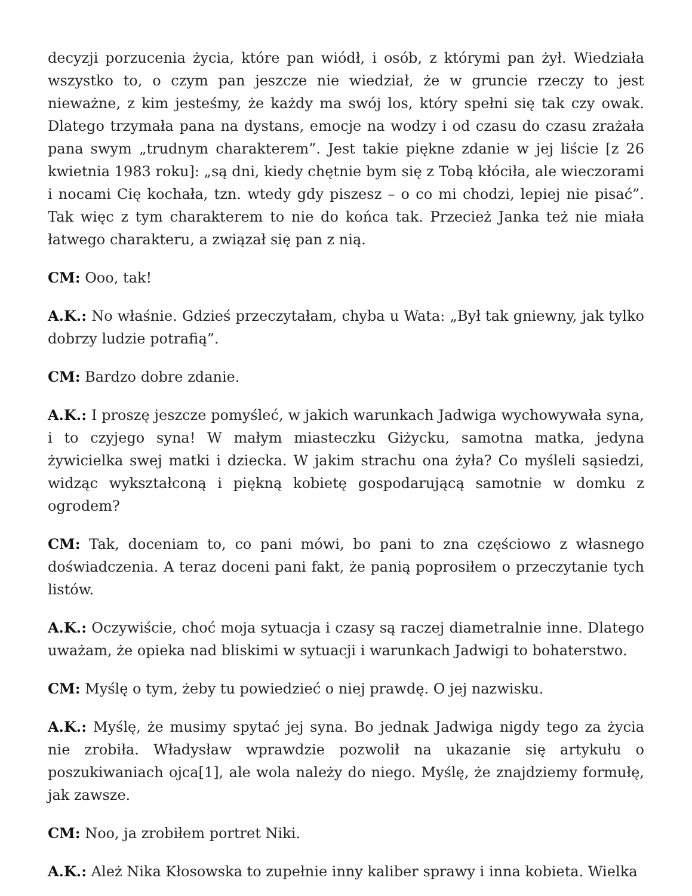decyzji porzucenia życia, które pan wiódł, i osób, z którymi pan żył. Wiedziała wszystko to, o czym pan jeszcze nie wiedział, że w gruncie rzeczy to jest nieważne, z kim jesteśmy, że każdy ma swój los, który spełni się tak czy owak. Dlatego trzymała pana na dystans, emocje na wodzy i od czasu do czasu zrażała pana swym „trudnym charakterem”. Jest takie piękne zdanie w jej liście [z 26 kwietnia 1983 roku]: „są dni, kiedy chętnie bym się z Tobą kłóciła, ale wieczorami i nocami Cię kochała, tzn. wtedy gdy piszesz – o co mi chodzi, lepiej nie pisać”. Tak więc z tym charakterem to nie do końca tak. Przecież Janka też nie miała łatwego charakteru, a związał się pan z nią.
CM: Ooo, tak!
A.K.: No właśnie. Gdzieś przeczytałam, chyba u Wata: „Był tak gniewny, jak tylko dobrzy ludzie potrafią”.
CM: Bardzo dobre zdanie.
A.K.: I proszę jeszcze pomyśleć, w jakich warunkach Jadwiga wychowywała syna, i to czyjego syna! W małym miasteczku Giżycku, samotna matka, jedyna żywicielka swej matki i dziecka. W jakim strachu ona żyła? Co myśleli sąsiedzi, widząc wykształconą i piękną kobietę gospodarującą samotnie w domku z ogrodem?
CM: Tak, doceniam to, co pani mówi, bo pani to zna częściowo z własnego doświadczenia. A teraz doceni pani fakt, że panią poprosiłem o przeczytanie tych listów.
A.K.: Oczywiście, choć moja sytuacja i czasy są raczej diametralnie inne. Dlatego uważam, że opieka nad bliskimi w sytuacji i warunkach Jadwigi to bohaterstwo.
CM: Myślę o tym, żeby tu powiedzieć o niej prawdę. O jej nazwisku.
A.K.: Myślę, że musimy spytać jej syna. Bo jednak Jadwiga nigdy tego za życia nie zrobiła. Władysław wprawdzie pozwolił na ukazanie się artykułu o poszukiwaniach ojca[1], ale wola należy do niego. Myślę, że znajdziemy formułę, jak zawsze.
CM: Noo, ja zrobiłem portret Niki.
A.K.: Ależ Nika Kłosowska to zupełnie inny kaliber sprawy i inna kobieta. Wielka